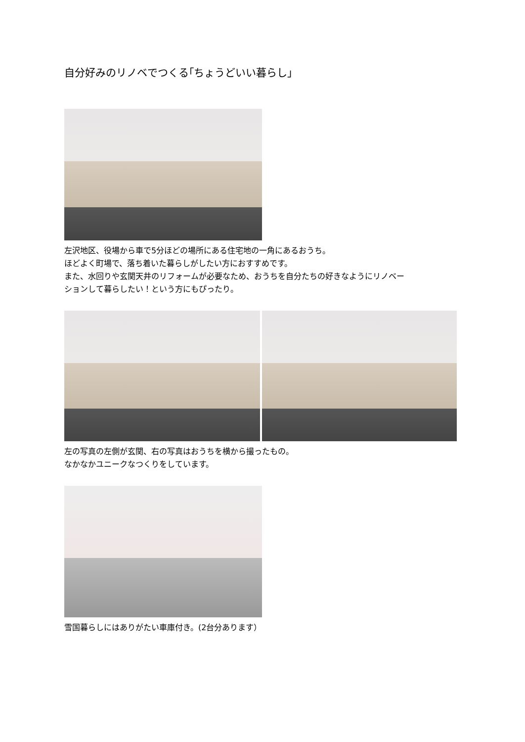自分好みのリノベでつくる｢ちょうどいい暮らし｣
左沢地区、役場から車で5分ほどの場所にある住宅地の一角にあるおうち。
ほどよく町場で、落ち着いた暮らしがしたい方におすすめです。
また、水回りや玄関天井のリフォームが必要なため、おうちを自分たちの好きなようにリノベー
ションして暮らしたい！という方にもぴったり。
左の写真の左側が玄関、右の写真はおうちを横から撮ったもの。
なかなかユニークなつくりをしています。
雪国暮らしにはありがたい車庫付き。(2台分あります）